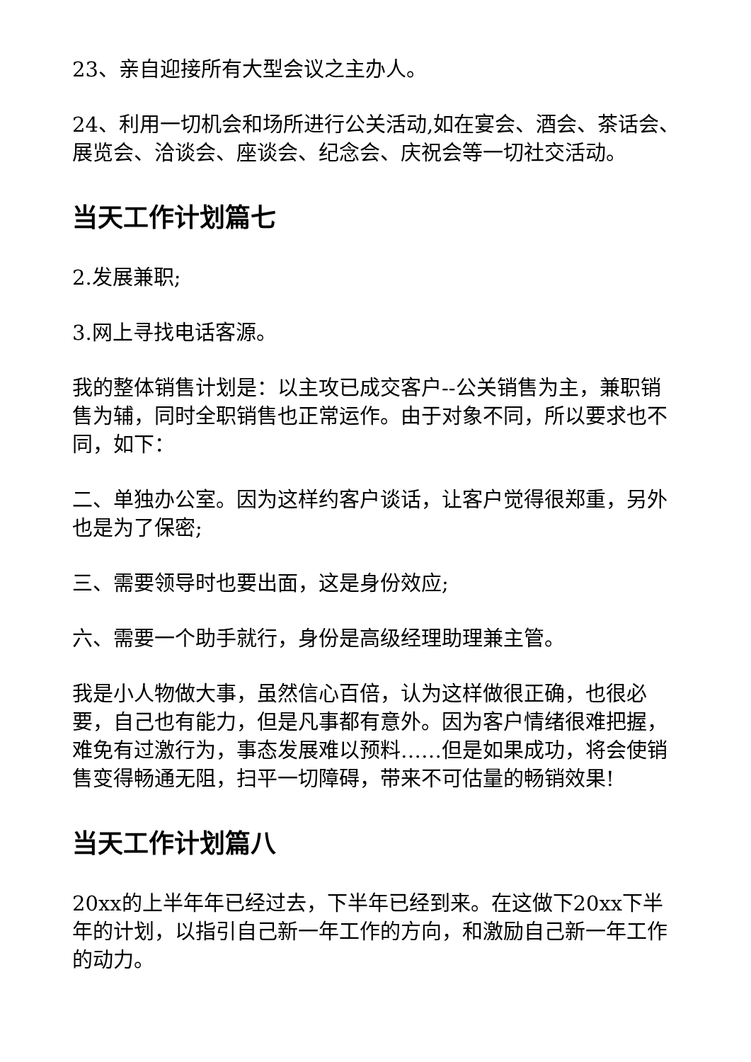23、亲自迎接所有大型会议之主办人。
24、利用一切机会和场所进行公关活动,如在宴会、酒会、茶话会、展览会、洽谈会、座谈会、纪念会、庆祝会等一切社交活动。
当天工作计划篇七
2.发展兼职;
3.网上寻找电话客源。
我的整体销售计划是：以主攻已成交客户--公关销售为主，兼职销售为辅，同时全职销售也正常运作。由于对象不同，所以要求也不同，如下：
二、单独办公室。因为这样约客户谈话，让客户觉得很郑重，另外也是为了保密;
三、需要领导时也要出面，这是身份效应;
六、需要一个助手就行，身份是高级经理助理兼主管。
我是小人物做大事，虽然信心百倍，认为这样做很正确，也很必要，自己也有能力，但是凡事都有意外。因为客户情绪很难把握，难免有过激行为，事态发展难以预料……但是如果成功，将会使销售变得畅通无阻，扫平一切障碍，带来不可估量的畅销效果!
当天工作计划篇八
20xx的上半年年已经过去，下半年已经到来。在这做下20xx下半年的计划，以指引自己新一年工作的方向，和激励自己新一年工作的动力。